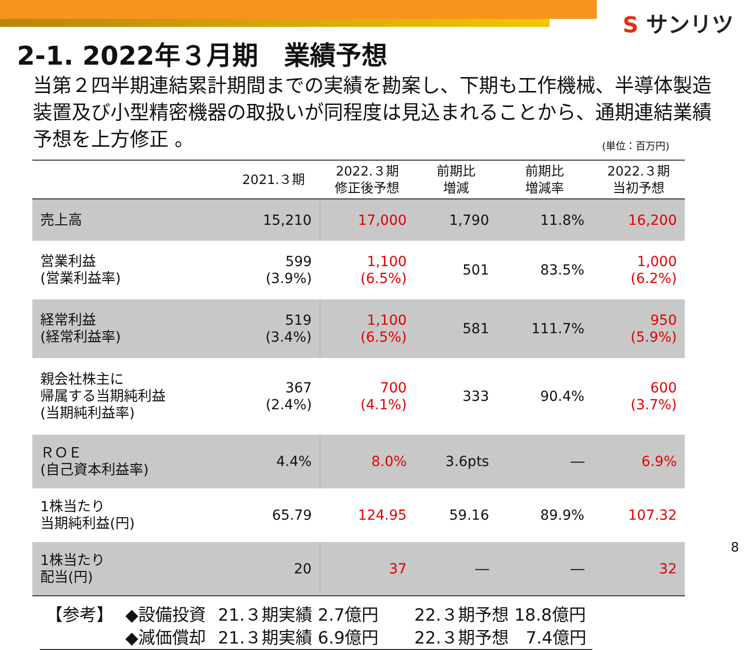S サンリツ
2-1. 2022年３月期　業績予想
当第２四半期連結累計期間までの実績を勘案し、下期も工作機械、半導体製造装置及び小型精密機器の取扱いが同程度は見込まれることから、通期連結業績予想を上方修正 。 (単位：百万円)
| | 2021.３期 | 2022.３期 修正後予想 | 前期比 増減 | 前期比 増減率 | 2022.３期 当初予想 |
| --- | --- | --- | --- | --- | --- |
| 売上高 | 15,210 | 17,000 | 1,790 | 11.8% | 16,200 |
| 営業利益 (営業利益率) | 599 (3.9%) | 1,100 (6.5%) | 501 | 83.5% | 1,000 (6.2%) |
| 経常利益 (経常利益率) | 519 (3.4%) | 1,100 (6.5%) | 581 | 111.7% | 950 (5.9%) |
| 親会社株主に 帰属する当期純利益 (当期純利益率) | 367 (2.4%) | 700 (4.1%) | 333 | 90.4% | 600 (3.7%) |
| ＲＯＥ (自己資本利益率) | 4.4% | 8.0% | 3.6pts | ― | 6.9% |
| 1株当たり 当期純利益(円) | 65.79 | 124.95 | 59.16 | 89.9% | 107.32 |
| 1株当たり 配当(円) | 20 | 37 | ― | ― | 32 |
| 【参考】 | ◆設備投資 | 21.３期実績 2.7億円 | 22.３期予想 18.8億円 |
| | ◆減価償却 | 21.３期実績 6.9億円 | 22.３期予想 7.4億円 |
8